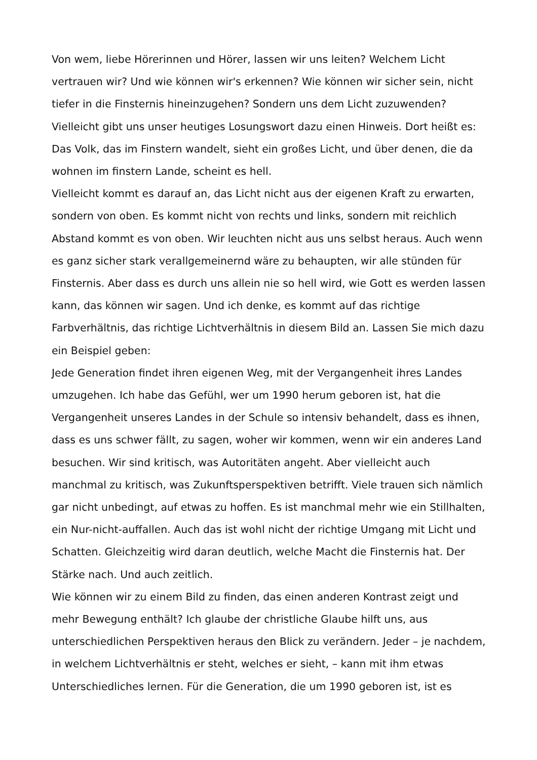Von wem, liebe Hörerinnen und Hörer, lassen wir uns leiten? Welchem Licht vertrauen wir? Und wie können wir's erkennen? Wie können wir sicher sein, nicht tiefer in die Finsternis hineinzugehen? Sondern uns dem Licht zuzuwenden? Vielleicht gibt uns unser heutiges Losungswort dazu einen Hinweis. Dort heißt es: Das Volk, das im Finstern wandelt, sieht ein großes Licht, und über denen, die da wohnen im finstern Lande, scheint es hell.
Vielleicht kommt es darauf an, das Licht nicht aus der eigenen Kraft zu erwarten, sondern von oben. Es kommt nicht von rechts und links, sondern mit reichlich Abstand kommt es von oben. Wir leuchten nicht aus uns selbst heraus. Auch wenn es ganz sicher stark verallgemeinernd wäre zu behaupten, wir alle stünden für Finsternis. Aber dass es durch uns allein nie so hell wird, wie Gott es werden lassen kann, das können wir sagen. Und ich denke, es kommt auf das richtige Farbverhältnis, das richtige Lichtverhältnis in diesem Bild an. Lassen Sie mich dazu ein Beispiel geben:
Jede Generation findet ihren eigenen Weg, mit der Vergangenheit ihres Landes umzugehen. Ich habe das Gefühl, wer um 1990 herum geboren ist, hat die Vergangenheit unseres Landes in der Schule so intensiv behandelt, dass es ihnen, dass es uns schwer fällt, zu sagen, woher wir kommen, wenn wir ein anderes Land besuchen. Wir sind kritisch, was Autoritäten angeht. Aber vielleicht auch manchmal zu kritisch, was Zukunftsperspektiven betrifft. Viele trauen sich nämlich gar nicht unbedingt, auf etwas zu hoffen. Es ist manchmal mehr wie ein Stillhalten, ein Nur-nicht-auffallen. Auch das ist wohl nicht der richtige Umgang mit Licht und Schatten. Gleichzeitig wird daran deutlich, welche Macht die Finsternis hat. Der Stärke nach. Und auch zeitlich.
Wie können wir zu einem Bild zu finden, das einen anderen Kontrast zeigt und mehr Bewegung enthält? Ich glaube der christliche Glaube hilft uns, aus unterschiedlichen Perspektiven heraus den Blick zu verändern. Jeder – je nachdem, in welchem Lichtverhältnis er steht, welches er sieht, – kann mit ihm etwas Unterschiedliches lernen. Für die Generation, die um 1990 geboren ist, ist es